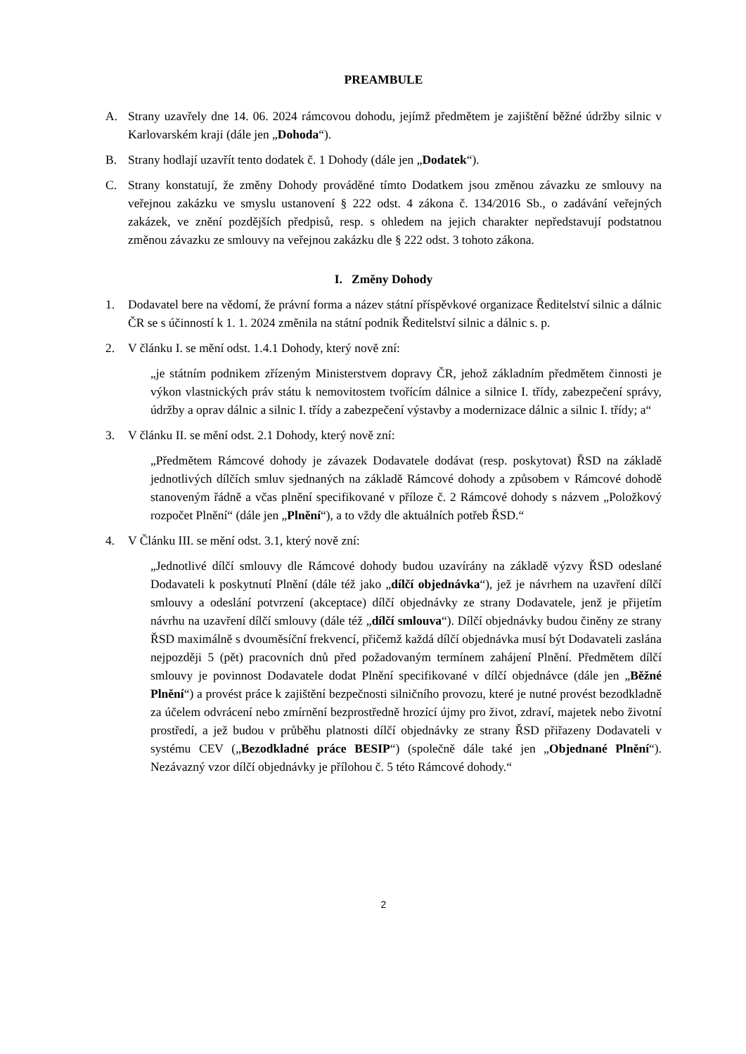PREAMBULE
A. Strany uzavřely dne 14. 06. 2024 rámcovou dohodu, jejímž předmětem je zajištění běžné údržby silnic v Karlovarském kraji (dále jen „Dohoda“).
B. Strany hodlají uzavřít tento dodatek č. 1 Dohody (dále jen „Dodatek“).
C. Strany konstatují, že změny Dohody prováděné tímto Dodatkem jsou změnou závazku ze smlouvy na veřejnou zakázku ve smyslu ustanovení § 222 odst. 4 zákona č. 134/2016 Sb., o zadávání veřejných zakázek, ve znění pozdějších předpisů, resp. s ohledem na jejich charakter nepředstavují podstatnou změnou závazku ze smlouvy na veřejnou zakázku dle § 222 odst. 3 tohoto zákona.
I. Změny Dohody
1. Dodavatel bere na vědomí, že právní forma a název státní příspěvkové organizace Ředitelství silnic a dálnic ČR se s účinností k 1. 1. 2024 změnila na státní podnik Ředitelství silnic a dálnic s. p.
2. V článku I. se mění odst. 1.4.1 Dohody, který nově zní:
„je státním podnikem zřízeným Ministerstvem dopravy ČR, jehož základním předmětem činnosti je výkon vlastnických práv státu k nemovitostem tvořícím dálnice a silnice I. třídy, zabezpečení správy, údržby a oprav dálnic a silnic I. třídy a zabezpečení výstavby a modernizace dálnic a silnic I. třídy; a“
3. V článku II. se mění odst. 2.1 Dohody, který nově zní:
„Předmětem Rámcové dohody je závazek Dodavatele dodávat (resp. poskytovat) ŘSD na základě jednotlivých dílčích smluv sjednaných na základě Rámcové dohody a způsobem v Rámcové dohodě stanoveným řádně a včas plnění specifikované v příloze č. 2 Rámcové dohody s názvem „Položkový rozpočet Plnění“ (dále jen „Plnění“), a to vždy dle aktuálních potřeb ŘSD.“
4. V Článku III. se mění odst. 3.1, který nově zní:
„Jednotlivé dílčí smlouvy dle Rámcové dohody budou uzavírány na základě výzvy ŘSD odeslané Dodavateli k poskytnutí Plnění (dále též jako „dílčí objednávka“), jež je návrhem na uzavření dílčí smlouvy a odeslání potvrzení (akceptace) dílčí objednávky ze strany Dodavatele, jenž je přijetím návrhu na uzavření dílčí smlouvy (dále též „dílčí smlouva“). Dílčí objednávky budou činěny ze strany ŘSD maximálně s dvouměsíční frekvencí, přičemž každá dílčí objednávka musí být Dodavateli zaslána nejpozději 5 (pět) pracovních dnů před požadovaným termínem zahájení Plnění. Předmětem dílčí smlouvy je povinnost Dodavatele dodat Plnění specifikované v dílčí objednávce (dále jen „Běžné Plnění“) a provést práce k zajištění bezpečnosti silničního provozu, které je nutné provést bezodkladně za účelem odvrácení nebo zmírnění bezprostředně hrozící újmy pro život, zdraví, majetek nebo životní prostředí, a jež budou v průběhu platnosti dílčí objednávky ze strany ŘSD přiřazeny Dodavateli v systému CEV („Bezodkladné práce BESIP“) (společně dále také jen „Objednané Plnění“). Nezávazný vzor dílčí objednávky je přílohou č. 5 této Rámcové dohody.“
2